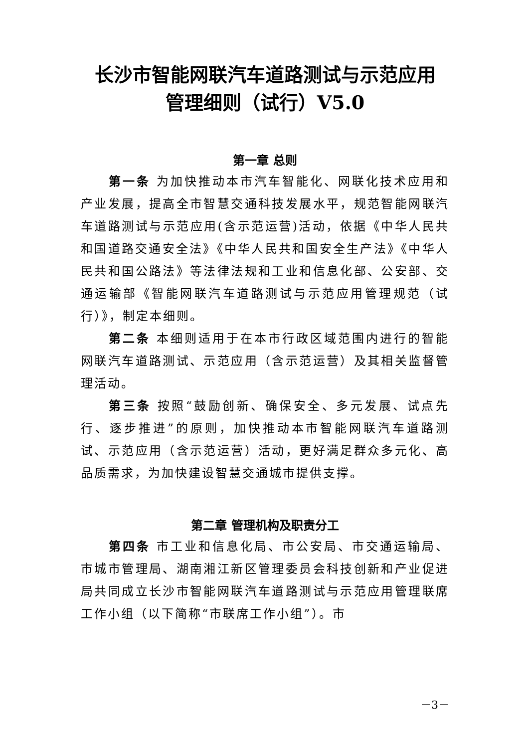长沙市智能网联汽车道路测试与示范应用
管理细则（试行）V5.0
第一章 总则
第一条 为加快推动本市汽车智能化、网联化技术应用和产业发展，提高全市智慧交通科技发展水平，规范智能网联汽车道路测试与示范应用(含示范运营)活动，依据《中华人民共和国道路交通安全法》《中华人民共和国安全生产法》《中华人民共和国公路法》等法律法规和工业和信息化部、公安部、交通运输部《智能网联汽车道路测试与示范应用管理规范（试行）》，制定本细则。
第二条 本细则适用于在本市行政区域范围内进行的智能网联汽车道路测试、示范应用（含示范运营）及其相关监督管理活动。
第三条 按照“鼓励创新、确保安全、多元发展、试点先行、逐步推进”的原则，加快推动本市智能网联汽车道路测试、示范应用（含示范运营）活动，更好满足群众多元化、高品质需求，为加快建设智慧交通城市提供支撑。
第二章 管理机构及职责分工
第四条 市工业和信息化局、市公安局、市交通运输局、市城市管理局、湖南湘江新区管理委员会科技创新和产业促进局共同成立长沙市智能网联汽车道路测试与示范应用管理联席工作小组（以下简称“市联席工作小组”）。市
－3－